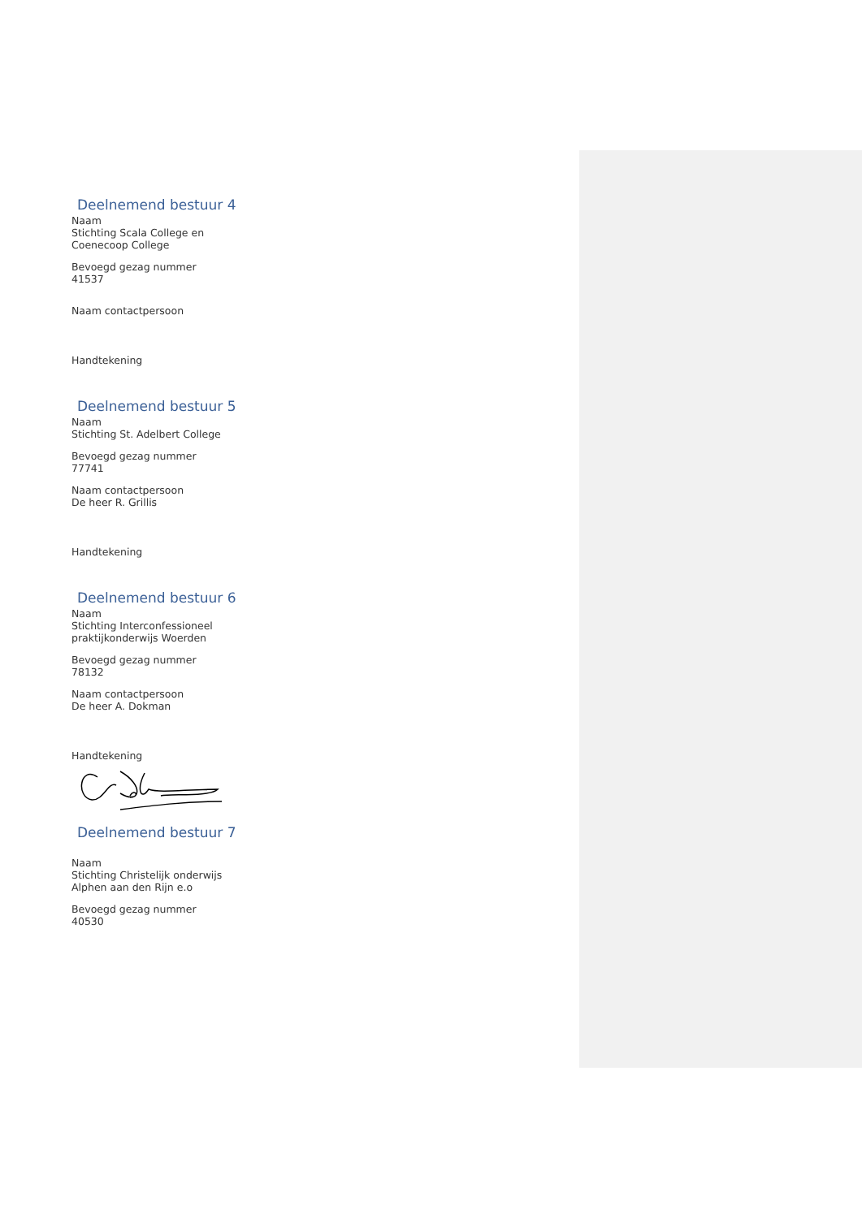Deelnemend bestuur 4
Naam
Stichting Scala College en Coenecoop College
Bevoegd gezag nummer
41537
Naam contactpersoon
Handtekening
Deelnemend bestuur 5
Naam
Stichting St. Adelbert College
Bevoegd gezag nummer
77741
Naam contactpersoon
De heer R. Grillis
Handtekening
Deelnemend bestuur 6
Naam
Stichting Interconfessioneel praktijkonderwijs Woerden
Bevoegd gezag nummer
78132
Naam contactpersoon
De heer A. Dokman
Handtekening
Deelnemend bestuur 7
Naam
Stichting Christelijk onderwijs Alphen aan den Rijn e.o
Bevoegd gezag nummer
40530